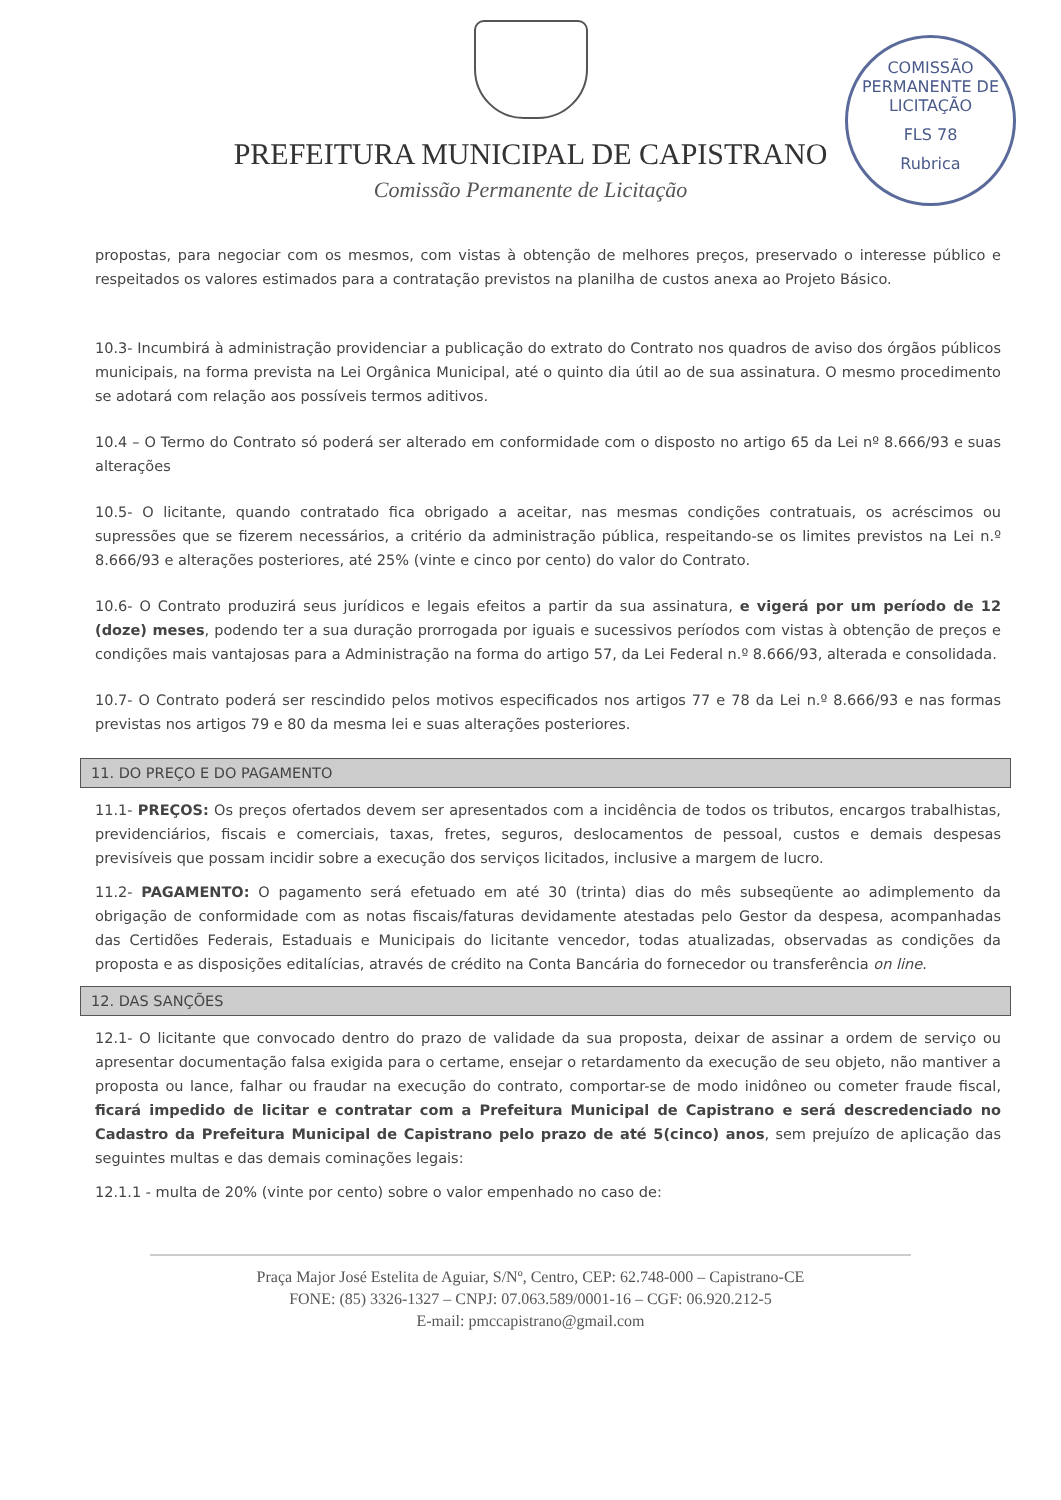COMISSÃO PERMANENTE DE LICITAÇÃO
FLS 78
Rubrica
PREFEITURA MUNICIPAL DE CAPISTRANO
Comissão Permanente de Licitação
propostas, para negociar com os mesmos, com vistas à obtenção de melhores preços, preservado o interesse público e respeitados os valores estimados para a contratação previstos na planilha de custos anexa ao Projeto Básico.
10.3- Incumbirá à administração providenciar a publicação do extrato do Contrato nos quadros de aviso dos órgãos públicos municipais, na forma prevista na Lei Orgânica Municipal, até o quinto dia útil ao de sua assinatura. O mesmo procedimento se adotará com relação aos possíveis termos aditivos.
10.4 – O Termo do Contrato só poderá ser alterado em conformidade com o disposto no artigo 65 da Lei nº 8.666/93 e suas alterações
10.5- O licitante, quando contratado fica obrigado a aceitar, nas mesmas condições contratuais, os acréscimos ou supressões que se fizerem necessários, a critério da administração pública, respeitando-se os limites previstos na Lei n.º 8.666/93 e alterações posteriores, até 25% (vinte e cinco por cento) do valor do Contrato.
10.6- O Contrato produzirá seus jurídicos e legais efeitos a partir da sua assinatura, e vigerá por um período de 12 (doze) meses, podendo ter a sua duração prorrogada por iguais e sucessivos períodos com vistas à obtenção de preços e condições mais vantajosas para a Administração na forma do artigo 57, da Lei Federal n.º 8.666/93, alterada e consolidada.
10.7- O Contrato poderá ser rescindido pelos motivos especificados nos artigos 77 e 78 da Lei n.º 8.666/93 e nas formas previstas nos artigos 79 e 80 da mesma lei e suas alterações posteriores.
11. DO PREÇO E DO PAGAMENTO
11.1- PREÇOS: Os preços ofertados devem ser apresentados com a incidência de todos os tributos, encargos trabalhistas, previdenciários, fiscais e comerciais, taxas, fretes, seguros, deslocamentos de pessoal, custos e demais despesas previsíveis que possam incidir sobre a execução dos serviços licitados, inclusive a margem de lucro.
11.2- PAGAMENTO: O pagamento será efetuado em até 30 (trinta) dias do mês subseqüente ao adimplemento da obrigação de conformidade com as notas fiscais/faturas devidamente atestadas pelo Gestor da despesa, acompanhadas das Certidões Federais, Estaduais e Municipais do licitante vencedor, todas atualizadas, observadas as condições da proposta e as disposições editalícias, através de crédito na Conta Bancária do fornecedor ou transferência on line.
12. DAS SANÇÕES
12.1- O licitante que convocado dentro do prazo de validade da sua proposta, deixar de assinar a ordem de serviço ou apresentar documentação falsa exigida para o certame, ensejar o retardamento da execução de seu objeto, não mantiver a proposta ou lance, falhar ou fraudar na execução do contrato, comportar-se de modo inidôneo ou cometer fraude fiscal, ficará impedido de licitar e contratar com a Prefeitura Municipal de Capistrano e será descredenciado no Cadastro da Prefeitura Municipal de Capistrano pelo prazo de até 5(cinco) anos, sem prejuízo de aplicação das seguintes multas e das demais cominações legais:
12.1.1 - multa de 20% (vinte por cento) sobre o valor empenhado no caso de:
Praça Major José Estelita de Aguiar, S/Nº, Centro, CEP: 62.748-000 – Capistrano-CE
FONE: (85) 3326-1327 – CNPJ: 07.063.589/0001-16 – CGF: 06.920.212-5
E-mail: pmccapistrano@gmail.com